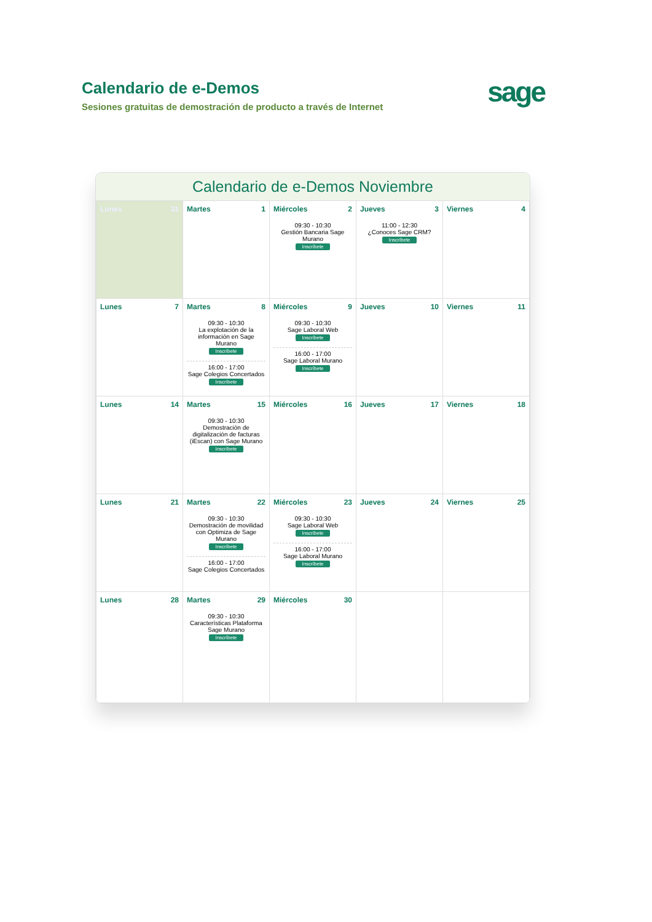Calendario de e-Demos
Sesiones gratuitas de demostración de producto a través de Internet
sage
Calendario de e-Demos Noviembre
| Lunes 31 | Martes 1 | Miércoles 2 09:30 - 10:30 Gestión Bancaria Sage Murano Inscríbete | Jueves 3 11:00 - 12:30 ¿Conoces Sage CRM? Inscríbete | Viernes 4 |
| Lunes 7 | Martes 8 09:30 - 10:30 La explotación de la información en Sage Murano Inscríbete 16:00 - 17:00 Sage Colegios Concertados Inscríbete | Miércoles 9 09:30 - 10:30 Sage Laboral Web Inscríbete 16:00 - 17:00 Sage Laboral Murano Inscríbete | Jueves 10 | Viernes 11 |
| Lunes 14 | Martes 15 09:30 - 10:30 Demostración de digitalización de facturas (iEscan) con Sage Murano Inscríbete | Miércoles 16 | Jueves 17 | Viernes 18 |
| Lunes 21 | Martes 22 09:30 - 10:30 Demostración de movilidad con Optimiza de Sage Murano Inscríbete 16:00 - 17:00 Sage Colegios Concertados | Miércoles 23 09:30 - 10:30 Sage Laboral Web Inscríbete 16:00 - 17:00 Sage Laboral Murano Inscríbete | Jueves 24 | Viernes 25 |
| Lunes 28 | Martes 29 09:30 - 10:30 Características Plataforma Sage Murano Inscríbete | Miércoles 30 | | |